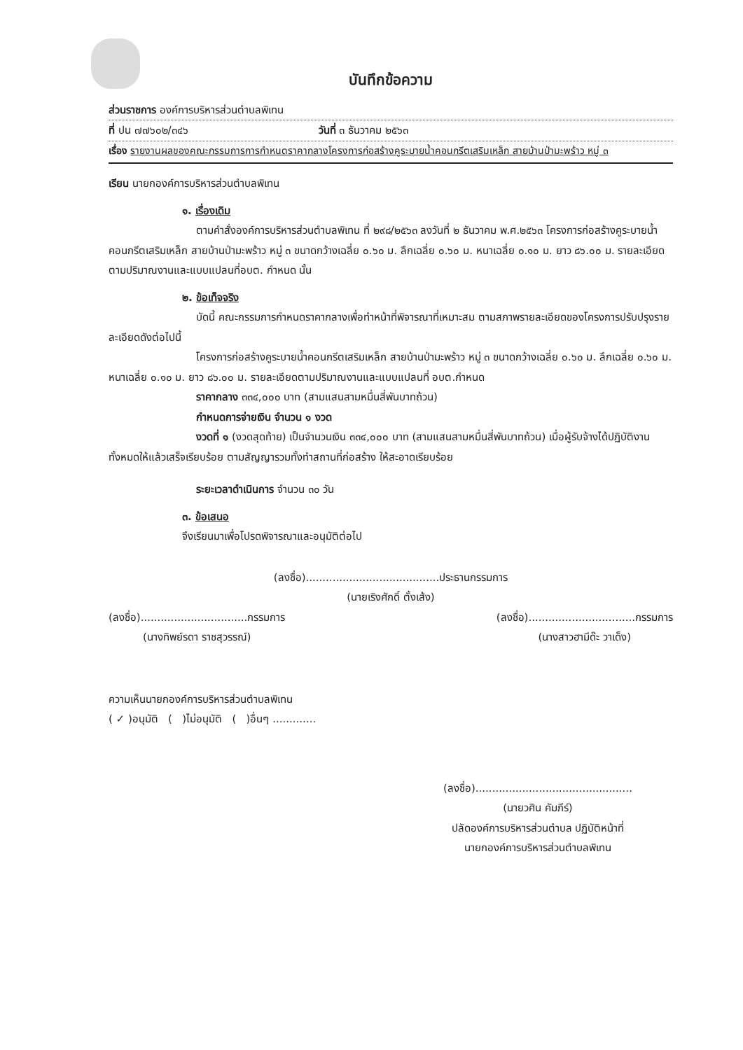บันทึกข้อความ
ส่วนราชการ องค์การบริหารส่วนตำบลพิเทน
ที่ ปน ๗๗๖๐๒/๓๔๖ วันที่ ๓ ธันวาคม ๒๕๖๓
เรื่อง รายงานผลของคณะกรรมการการกำหนดราคากลางโครงการก่อสร้างคูระบายน้ำคอนกรีตเสริมเหล็ก สายบ้านป่ามะพร้าว หมู่ ๓
เรียน นายกองค์การบริหารส่วนตำบลพิเทน
๑. เรื่องเดิม
ตามคำสั่งองค์การบริหารส่วนตำบลพิเทน ที่ ๒๙๘/๒๕๖๓ ลงวันที่ ๒ ธันวาคม พ.ศ.๒๕๖๓ โครงการก่อสร้างคูระบายน้ำคอนกรีตเสริมเหล็ก สายบ้านป่ามะพร้าว หมู่ ๓ ขนาดกว้างเฉลี่ย ๐.๖๐ ม. ลึกเฉลี่ย ๐.๖๐ ม. หนาเฉลี่ย ๐.๑๐ ม. ยาว ๘๖.๐๐ ม. รายละเอียดตามปริมาณงานและแบบแปลนที่อบต. กำหนด นั้น
๒. ข้อเท็จจริง
บัดนี้ คณะกรรมการกำหนดราคากลางเพื่อทำหน้าที่พิจารณาที่เหมาะสม ตามสภาพรายละเอียดของโครงการปรับปรุงรายละเอียดดังต่อไปนี้
โครงการก่อสร้างคูระบายน้ำคอนกรีตเสริมเหล็ก สายบ้านป่ามะพร้าว หมู่ ๓ ขนาดกว้างเฉลี่ย ๐.๖๐ ม. ลึกเฉลี่ย ๐.๖๐ ม. หนาเฉลี่ย ๐.๑๐ ม. ยาว ๘๖.๐๐ ม. รายละเอียดตามปริมาณงานและแบบแปลนที่ อบต.กำหนด
ราคากลาง ๓๓๔,๐๐๐ บาท (สามแสนสามหมื่นสี่พันบาทถ้วน)
กำหนดการจ่ายเงิน จำนวน ๑ งวด
งวดที่ ๑ (งวดสุดท้าย) เป็นจำนวนเงิน ๓๓๔,๐๐๐ บาท (สามแสนสามหมื่นสี่พันบาทถ้วน) เมื่อผู้รับจ้างได้ปฏิบัติงานทั้งหมดให้แล้วเสร็จเรียบร้อย ตามสัญญารวมทั้งทำสถานที่ก่อสร้าง ให้สะอาดเรียบร้อย
ระยะเวลาดำเนินการ จำนวน ๓๐ วัน
๓. ข้อเสนอ
จึงเรียนมาเพื่อโปรดพิจารณาและอนุมัติต่อไป
(ลงชื่อ)........................................ประธานกรรมการ
(นายเริงศักดิ์ ตั้งเส้ง)
(ลงชื่อ)................................กรรมการ
(นางทิพย์รดา ราชสุวรรณ์)
(ลงชื่อ)................................กรรมการ
(นางสาวฮามีด๊ะ วาเด็ง)
ความเห็นนายกองค์การบริหารส่วนตำบลพิเทน
( ✓ )อนุมัติ ( )ไม่อนุมัติ ( )อื่นๆ .............
(ลงชื่อ)...............................................
(นายวศิน คัมภีร์)
ปลัดองค์การบริหารส่วนตำบล ปฏิบัติหน้าที่
นายกองค์การบริหารส่วนตำบลพิเทน